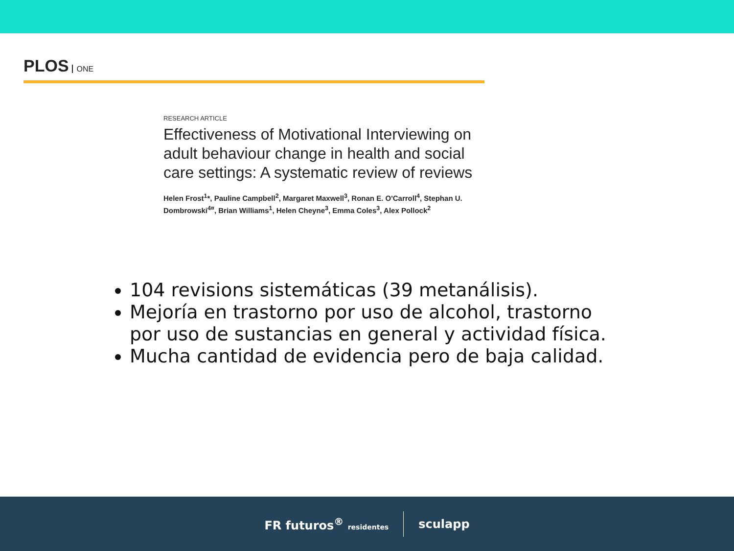PLOS ONE
RESEARCH ARTICLE
Effectiveness of Motivational Interviewing on adult behaviour change in health and social care settings: A systematic review of reviews
Helen Frost<sup>1</sup>*, Pauline Campbell<sup>2</sup>, Margaret Maxwell<sup>3</sup>, Ronan E. O'Carroll<sup>4</sup>, Stephan U. Dombrowski<sup>4¤</sup>, Brian Williams<sup>1</sup>, Helen Cheyne<sup>3</sup>, Emma Coles<sup>3</sup>, Alex Pollock<sup>2</sup>
104 revisions sistemáticas (39 metanálisis).
Mejoría en trastorno por uso de alcohol, trastorno por uso de sustancias en general y actividad física.
Mucha cantidad de evidencia pero de baja calidad.
FR futuros<sup>®</sup> residentes
sculapp